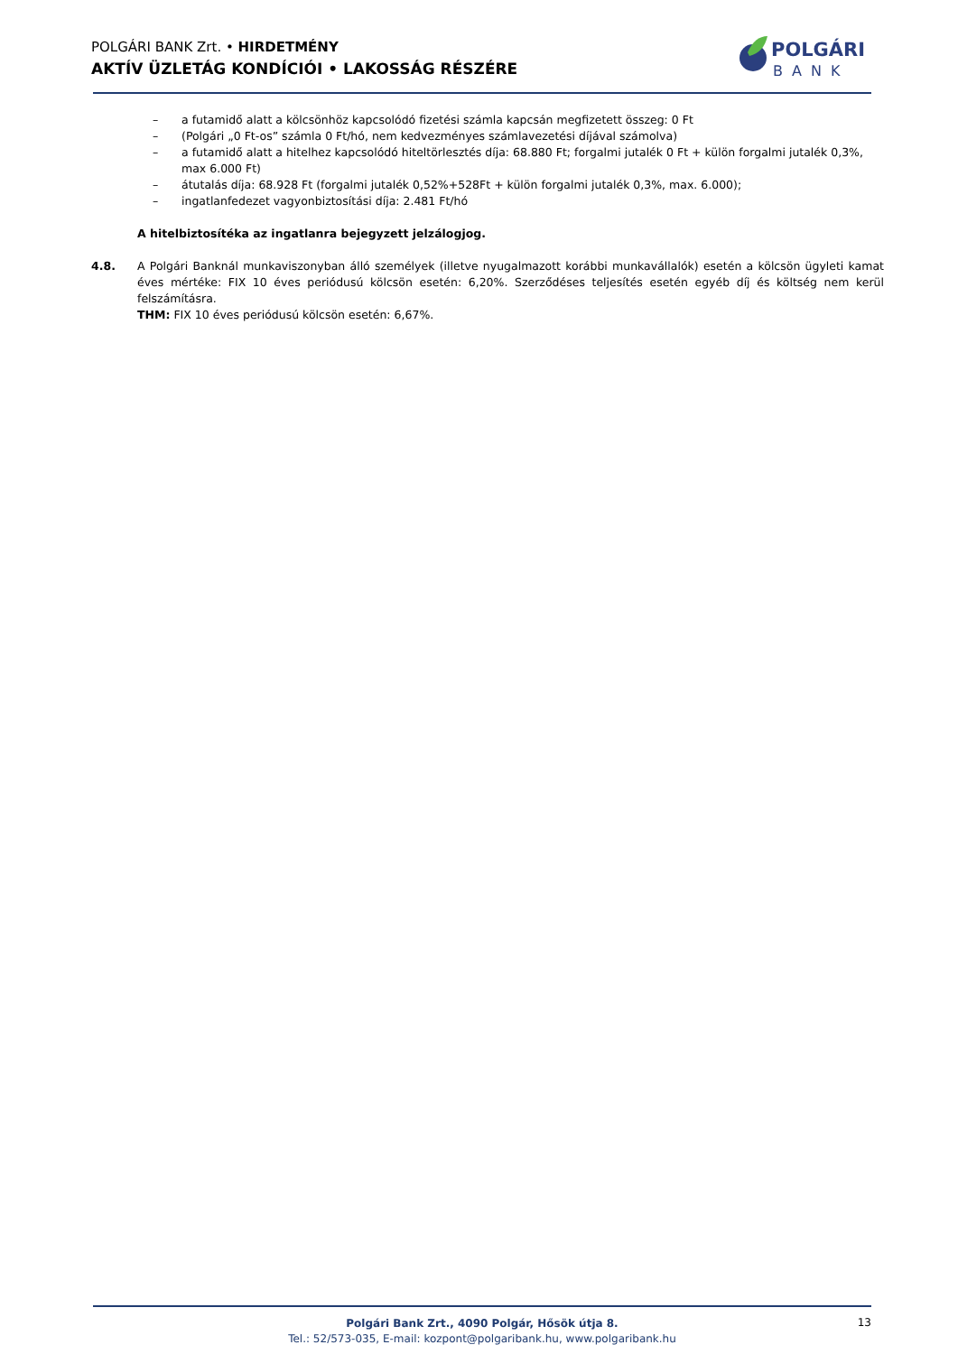POLGÁRI BANK Zrt. • HIRDETMÉNY
AKTÍV ÜZLETÁG KONDÍCIÓI • LAKOSSÁG RÉSZÉRE
POLGÁRI
BANK
– a futamidő alatt a kölcsönhöz kapcsolódó fizetési számla kapcsán megfizetett összeg: 0 Ft
– (Polgári „0 Ft-os” számla 0 Ft/hó, nem kedvezményes számlavezetési díjával számolva)
– a futamidő alatt a hitelhez kapcsolódó hiteltörlesztés díja: 68.880 Ft; forgalmi jutalék 0 Ft + külön forgalmi jutalék 0,3%, max 6.000 Ft)
– átutalás díja: 68.928 Ft (forgalmi jutalék 0,52%+528Ft + külön forgalmi jutalék 0,3%, max. 6.000);
– ingatlanfedezet vagyonbiztosítási díja: 2.481 Ft/hó
A hitelbiztosítéka az ingatlanra bejegyzett jelzálogjog.
4.8. A Polgári Banknál munkaviszonyban álló személyek (illetve nyugalmazott korábbi munkavállalók) esetén a kölcsön ügyleti kamat éves mértéke: FIX 10 éves periódusú kölcsön esetén: 6,20%. Szerződéses teljesítés esetén egyéb díj és költség nem kerül felszámításra.
THM: FIX 10 éves periódusú kölcsön esetén: 6,67%.
Polgári Bank Zrt., 4090 Polgár, Hősök útja 8.
Tel.: 52/573-035, E-mail: kozpont@polgaribank.hu, www.polgaribank.hu
13